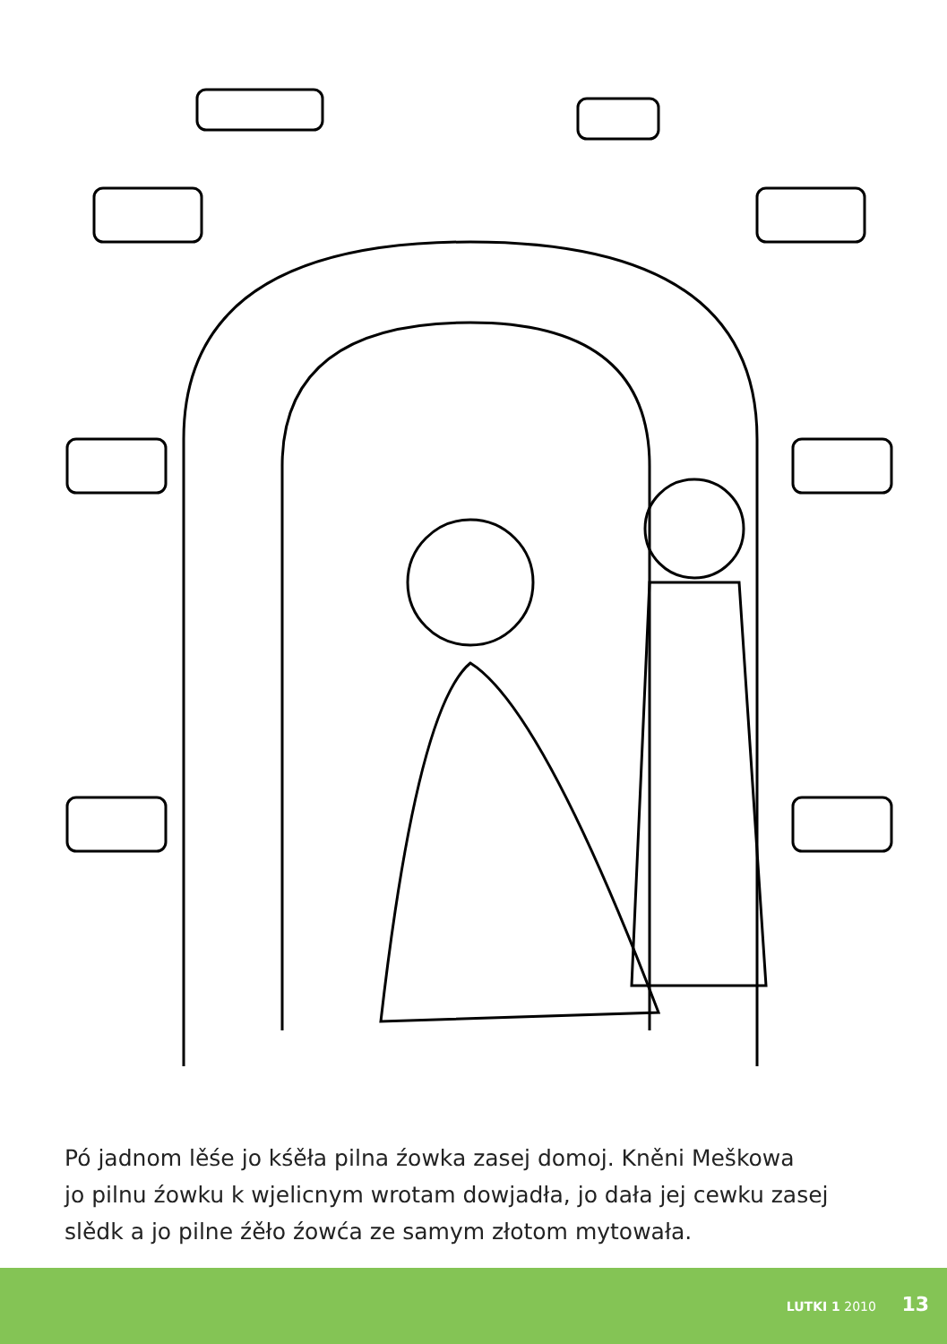Pó jadnom lěśe jo kśěła pilna źowka zasej domoj. Kněni Meškowa
jo pilnu źowku k wjelicnym wrotam dowjadła, jo dała jej cewku zasej
slědk a jo pilne źěło źowća ze samym złotom mytowała.
LUTKI 1 2010 13